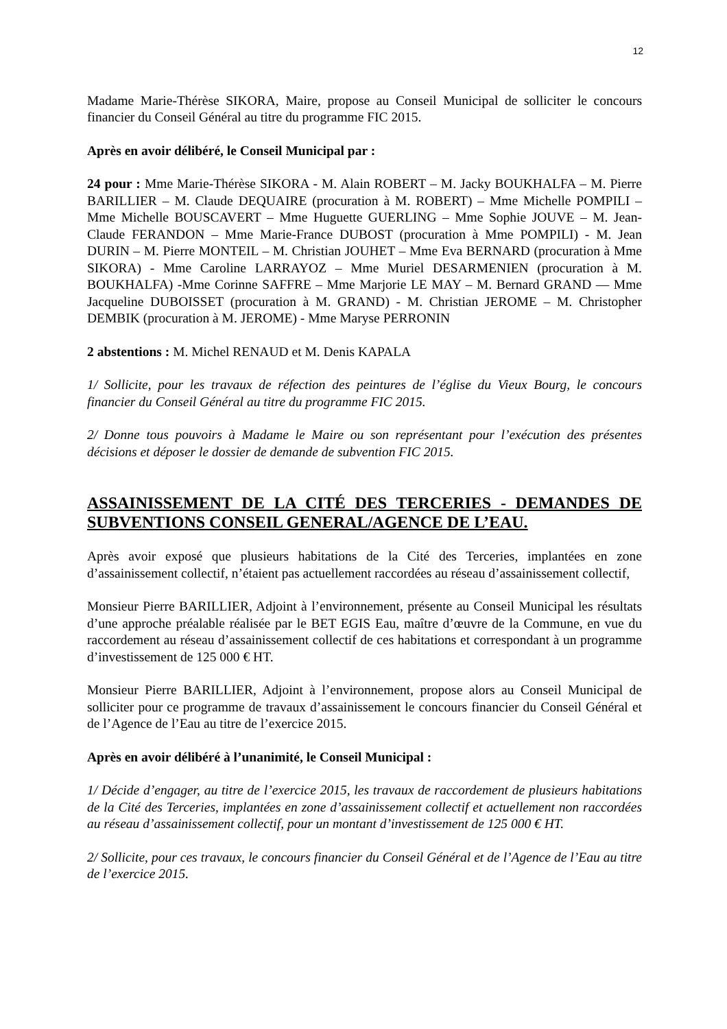12
Madame Marie-Thérèse SIKORA, Maire, propose au Conseil Municipal de solliciter le concours financier du Conseil Général au titre du programme FIC 2015.
Après en avoir délibéré, le Conseil Municipal par :
24 pour : Mme Marie-Thérèse SIKORA - M. Alain ROBERT – M. Jacky BOUKHALFA – M. Pierre BARILLIER – M. Claude DEQUAIRE (procuration à M. ROBERT) – Mme Michelle POMPILI – Mme Michelle BOUSCAVERT – Mme Huguette GUERLING – Mme Sophie JOUVE – M. Jean-Claude FERANDON – Mme Marie-France DUBOST (procuration à Mme POMPILI) - M. Jean DURIN – M. Pierre MONTEIL – M. Christian JOUHET – Mme Eva BERNARD (procuration à Mme SIKORA) - Mme Caroline LARRAYOZ – Mme Muriel DESARMENIEN (procuration à M. BOUKHALFA) -Mme Corinne SAFFRE – Mme Marjorie LE MAY – M. Bernard GRAND — Mme Jacqueline DUBOISSET (procuration à M. GRAND) - M. Christian JEROME – M. Christopher DEMBIK (procuration à M. JEROME) - Mme Maryse PERRONIN
2 abstentions : M. Michel RENAUD et M. Denis KAPALA
1/ Sollicite, pour les travaux de réfection des peintures de l’église du Vieux Bourg, le concours financier du Conseil Général au titre du programme FIC 2015.
2/ Donne tous pouvoirs à Madame le Maire ou son représentant pour l’exécution des présentes décisions et déposer le dossier de demande de subvention FIC 2015.
ASSAINISSEMENT DE LA CITÉ DES TERCERIES - DEMANDES DE SUBVENTIONS CONSEIL GENERAL/AGENCE DE L’EAU.
Après avoir exposé que plusieurs habitations de la Cité des Terceries, implantées en zone d’assainissement collectif, n’étaient pas actuellement raccordées au réseau d’assainissement collectif,
Monsieur Pierre BARILLIER, Adjoint à l’environnement, présente au Conseil Municipal les résultats d’une approche préalable réalisée par le BET EGIS Eau, maître d’œuvre de la Commune, en vue du raccordement au réseau d’assainissement collectif de ces habitations et correspondant à un programme d’investissement de 125 000 € HT.
Monsieur Pierre BARILLIER, Adjoint à l’environnement, propose alors au Conseil Municipal de solliciter pour ce programme de travaux d’assainissement le concours financier du Conseil Général et de l’Agence de l’Eau au titre de l’exercice 2015.
Après en avoir délibéré à l’unanimité, le Conseil Municipal :
1/ Décide d’engager, au titre de l’exercice 2015, les travaux de raccordement de plusieurs habitations de la Cité des Terceries, implantées en zone d’assainissement collectif et actuellement non raccordées au réseau d’assainissement collectif, pour un montant d’investissement de 125 000 € HT.
2/ Sollicite, pour ces travaux, le concours financier du Conseil Général et de l’Agence de l’Eau au titre de l’exercice 2015.